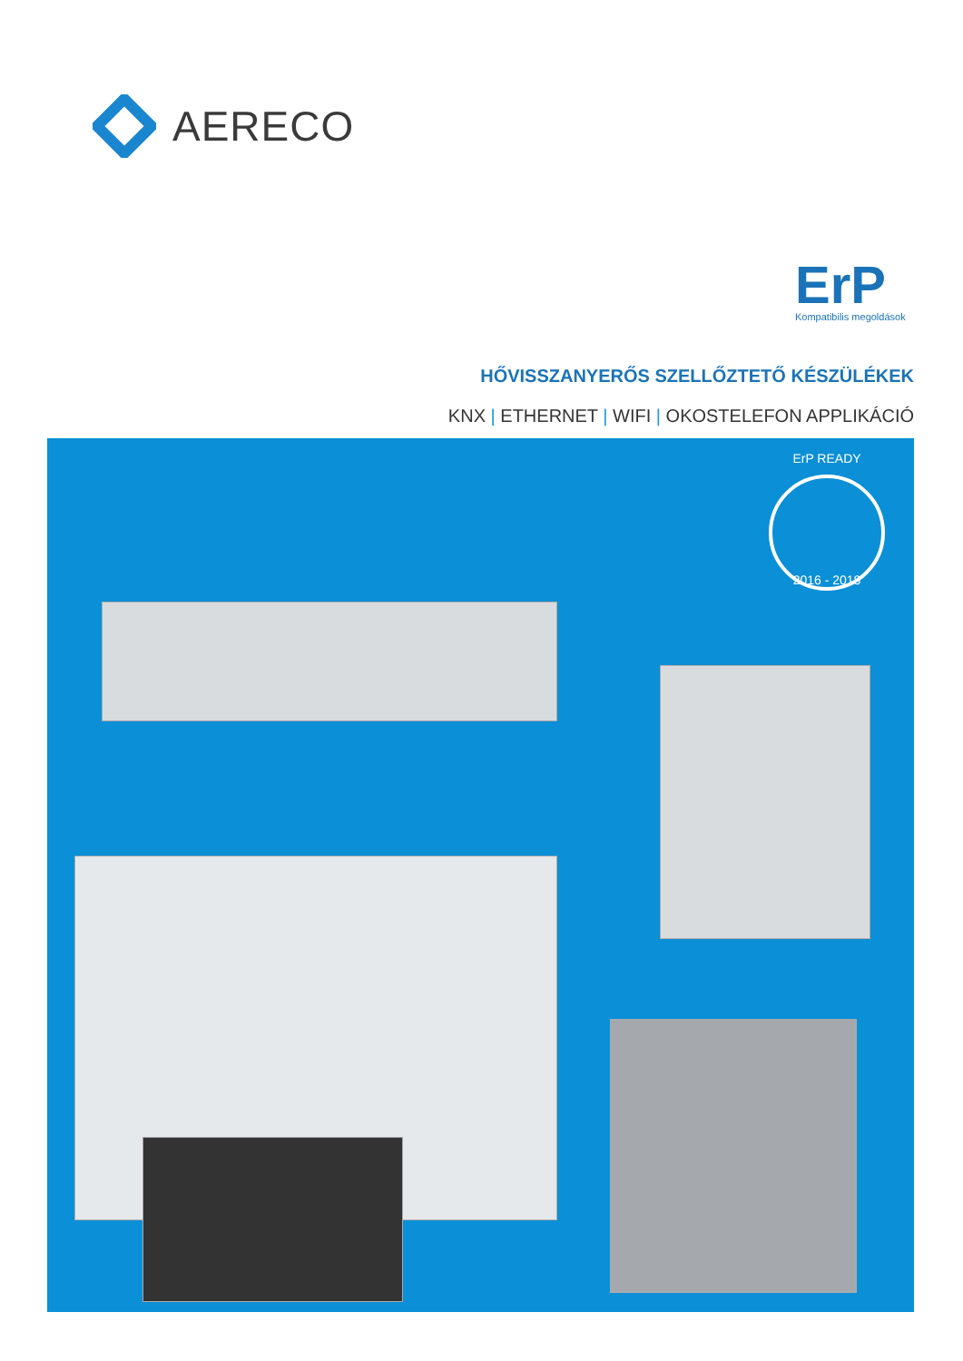AERECO
ErP
Kompatibilis megoldások
HŐVISSZANYERŐS SZELLŐZTETŐ KÉSZÜLÉKEK
KNX | ETHERNET | WIFI | OKOSTELEFON APPLIKÁCIÓ
ErP READY
2016 - 2018